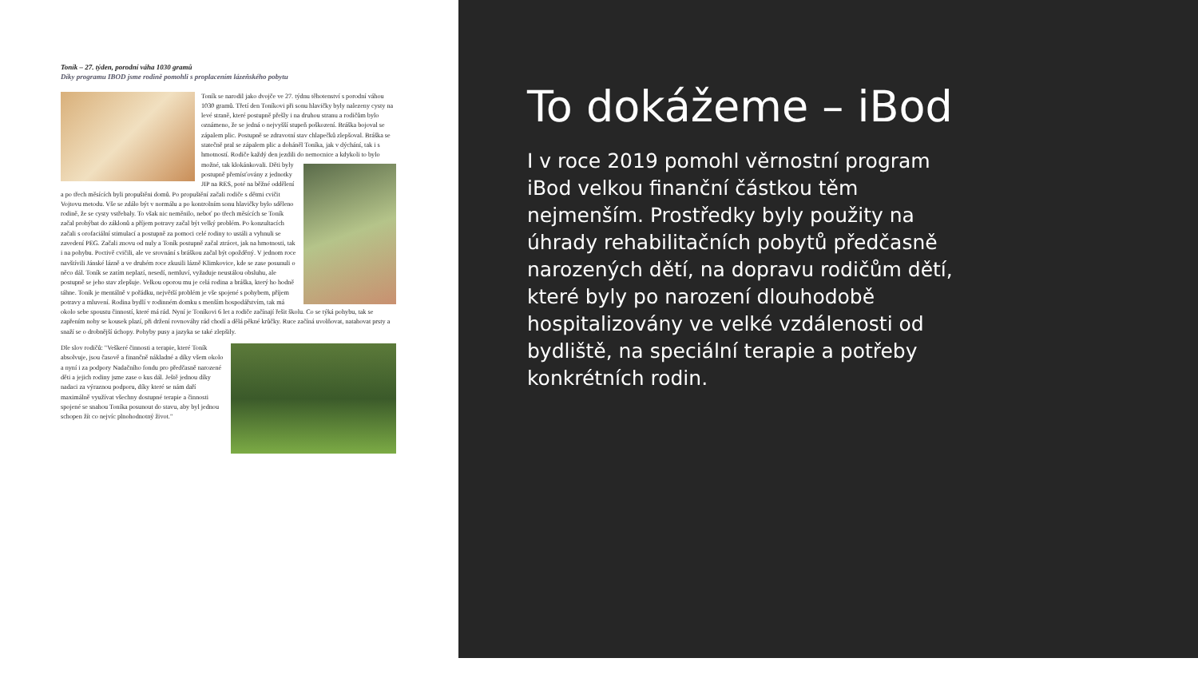Toník – 27. týden, porodní váha 1030 gramů
Díky programu IBOD jsme rodině pomohli s proplacením lázeňského pobytu
Toník se narodil jako dvojče ve 27. týdnu těhotenství s porodní váhou 1030 gramů. Třetí den Toníkovi při sonu hlavičky byly nalezeny cysty na levé straně, které postupně přešly i na druhou stranu a rodičům bylo oznámeno, že se jedná o nejvyšší stupeň poškození. Bráška bojoval se zápalem plic. Postupně se zdravotní stav chlapečků zlepšoval. Bráška se statečně pral se zápalem plic a doháněl Toníka, jak v dýchání, tak i s hmotností. Rodiče každý den jezdili do nemocnice a kdykoli to bylo možné, tak klokánkovali. Děti byly postupně přemísťovány z jednotky JIP na RES, poté na běžné oddělení a po třech měsících byli propuštěni domů. Po propuštění začali rodiče s dětmi cvičit Vojtovu metodu. Vše se zdálo být v normálu a po kontrolním sonu hlavičky bylo sděleno rodině, že se cysty vstřebaly. To však nic neměnilo, neboť po třech měsících se Toník začal prohýbat do záklonů a příjem potravy začal být velký problém. Po konzultacích začali s orofaciální stimulací a postupně za pomoci celé rodiny to ustáli a vyhnuli se zavedení PEG. Začali znovu od nuly a Toník postupně začal ztrácet, jak na hmotnosti, tak i na pohybu. Poctivě cvičili, ale ve srovnání s bráškou začal být opožděný. V jednom roce navštívili Jánské lázně a ve druhém roce zkusili lázně Klimkovice, kde se zase posunuli o něco dál. Toník se zatím neplazí, nesedí, nemluví, vyžaduje neustálou obsluhu, ale postupně se jeho stav zlepšuje. Velkou oporou mu je celá rodina a bráška, který ho hodně táhne. Toník je mentálně v pořádku, největší problém je vše spojené s pohybem, příjem potravy a mluvení. Rodina bydlí v rodinném domku s menším hospodářstvím, tak má okolo sebe spoustu činností, které má rád. Nyní je Toníkovi 6 let a rodiče začínají řešit školu. Co se týká pohybu, tak se zapřením nohy se kousek plazí, při držení rovnováhy rád chodí a dělá pěkné krůčky. Ruce začíná uvolňovat, natahovat prsty a snaží se o drobnější úchopy. Pohyby pusy a jazyka se také zlepšily.
Dle slov rodičů: "Veškeré činnosti a terapie, které Toník absolvuje, jsou časově a finančně nákladné a díky všem okolo a nyní i za podpory Nadačního fondu pro předčasně narozené děti a jejich rodiny jsme zase o kus dál. Ještě jednou díky nadaci za výraznou podporu, díky které se nám daří maximálně využívat všechny dostupné terapie a činnosti spojené se snahou Toníka posunout do stavu, aby byl jednou schopen žít co nejvíc plnohodnotný život."
To dokážeme – iBod
I v roce 2019 pomohl věrnostní program iBod velkou finanční částkou těm nejmenším. Prostředky byly použity na úhrady rehabilitačních pobytů předčasně narozených dětí, na dopravu rodičům dětí, které byly po narození dlouhodobě hospitalizovány ve velké vzdálenosti od bydliště, na speciální terapie a potřeby konkrétních rodin.